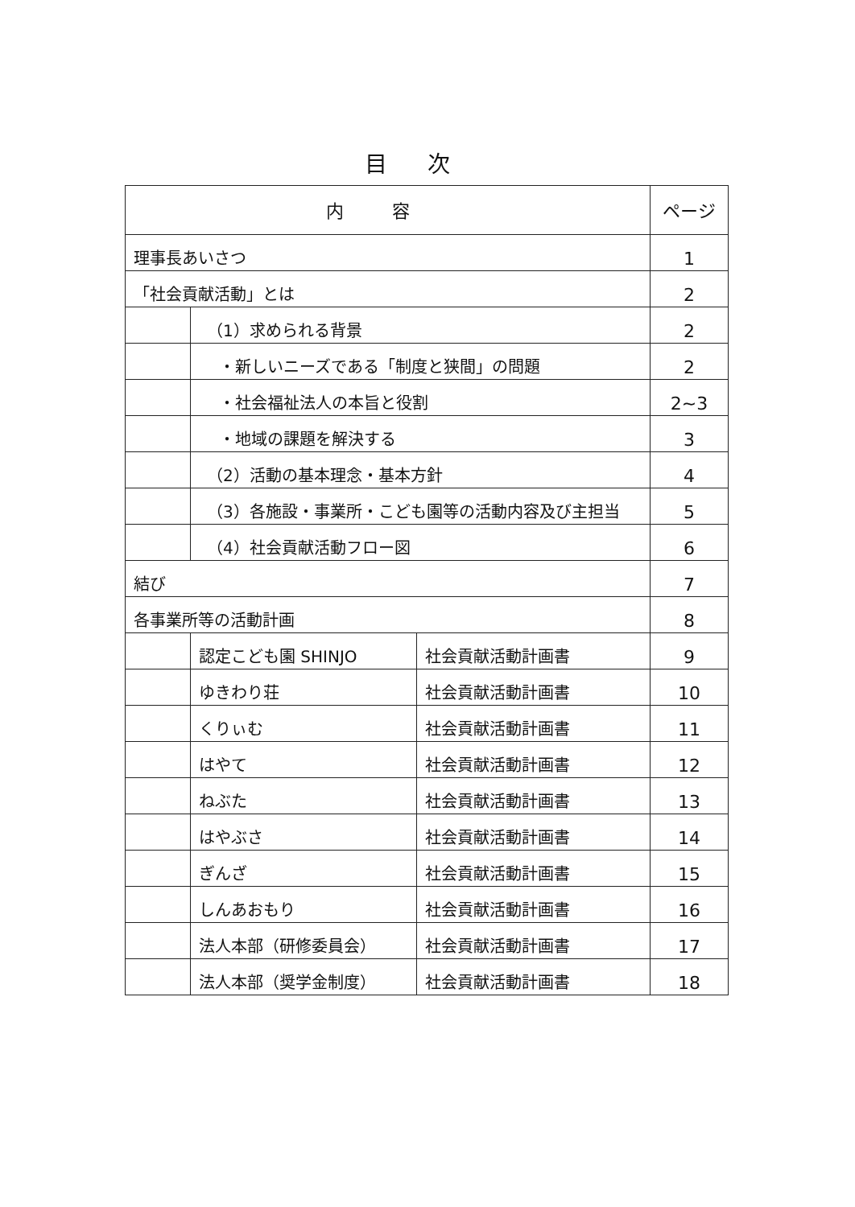目次
| 内容 | | | ページ |
| --- | --- | --- | --- |
| 理事長あいさつ | | | 1 |
| 「社会貢献活動」とは | | | 2 |
| | （1）求められる背景 | | 2 |
| | ・新しいニーズである「制度と狭間」の問題 | | 2 |
| | ・社会福祉法人の本旨と役割 | | 2~3 |
| | ・地域の課題を解決する | | 3 |
| | （2）活動の基本理念・基本方針 | | 4 |
| | （3）各施設・事業所・こども園等の活動内容及び主担当 | | 5 |
| | （4）社会貢献活動フロー図 | | 6 |
| 結び | | | 7 |
| 各事業所等の活動計画 | | | 8 |
| | 認定こども園 SHINJO | 社会貢献活動計画書 | 9 |
| | ゆきわり荘 | 社会貢献活動計画書 | 10 |
| | くりぃむ | 社会貢献活動計画書 | 11 |
| | はやて | 社会貢献活動計画書 | 12 |
| | ねぶた | 社会貢献活動計画書 | 13 |
| | はやぶさ | 社会貢献活動計画書 | 14 |
| | ぎんざ | 社会貢献活動計画書 | 15 |
| | しんあおもり | 社会貢献活動計画書 | 16 |
| | 法人本部（研修委員会） | 社会貢献活動計画書 | 17 |
| | 法人本部（奨学金制度） | 社会貢献活動計画書 | 18 |